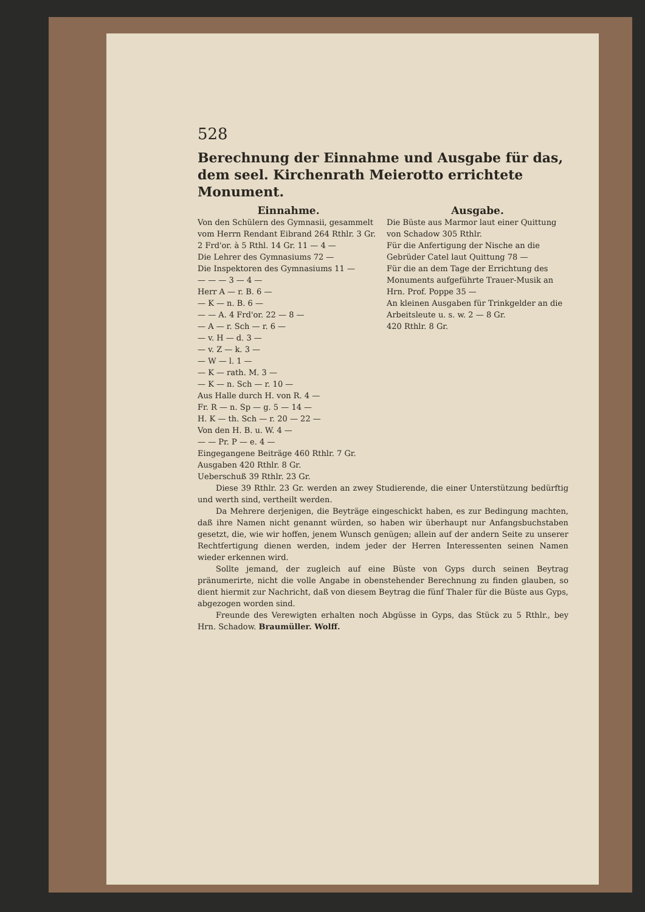528
Berechnung der Einnahme und Ausgabe für das, dem seel. Kirchenrath Meierotto errichtete Monument.
Einnahme.
Von den Schülern des Gymnasii, gesammelt vom Herrn Rendant Eibrand 264 Rthlr. 3 Gr.
2 Frd'or. à 5 Rthl. 14 Gr. 11 — 4 —
Die Lehrer des Gymnasiums 72 —
Die Inspektoren des Gymnasiums 11 —
— — — 3 — 4 —
Herr A — r. B. 6 —
— K — n. B. 6 —
— — A. 4 Frd'or. 22 — 8 —
— A — r. Sch — r. 6 —
— v. H — d. 3 —
— v. Z — k. 3 —
— W — l. 1 —
— K — rath. M. 3 —
— K — n. Sch — r. 10 —
Aus Halle durch H. von R. 4 —
Fr. R — n. Sp — g. 5 — 14 —
H. K — th. Sch — r. 20 — 22 —
Von den H. B. u. W. 4 —
— — Pr. P — e. 4 —
Eingegangene Beiträge 460 Rthlr. 7 Gr.
Ausgaben 420 Rthlr. 8 Gr.
Ueberschuß 39 Rthlr. 23 Gr.
Ausgabe.
Die Büste aus Marmor laut einer Quittung von Schadow 305 Rthlr.
Für die Anfertigung der Nische an die Gebrüder Catel laut Quittung 78 —
Für die an dem Tage der Errichtung des Monuments aufgeführte Trauer-Musik an Hrn. Prof. Poppe 35 —
An kleinen Ausgaben für Trinkgelder an die Arbeitsleute u. s. w. 2 — 8 Gr.
420 Rthlr. 8 Gr.
Diese 39 Rthlr. 23 Gr. werden an zwey Studierende, die einer Unterstützung bedürftig und werth sind, vertheilt werden.
Da Mehrere derjenigen, die Beyträge eingeschickt haben, es zur Bedingung machten, daß ihre Namen nicht genannt würden, so haben wir überhaupt nur Anfangsbuchstaben gesetzt, die, wie wir hoffen, jenem Wunsch genügen; allein auf der andern Seite zu unserer Rechtfertigung dienen werden, indem jeder der Herren Interessenten seinen Namen wieder erkennen wird.
Sollte jemand, der zugleich auf eine Büste von Gyps durch seinen Beytrag pränumerirte, nicht die volle Angabe in obenstehender Berechnung zu finden glauben, so dient hiermit zur Nachricht, daß von diesem Beytrag die fünf Thaler für die Büste aus Gyps, abgezogen worden sind.
Freunde des Verewigten erhalten noch Abgüsse in Gyps, das Stück zu 5 Rthlr., bey Hrn. Schadow. Braumüller. Wolff.